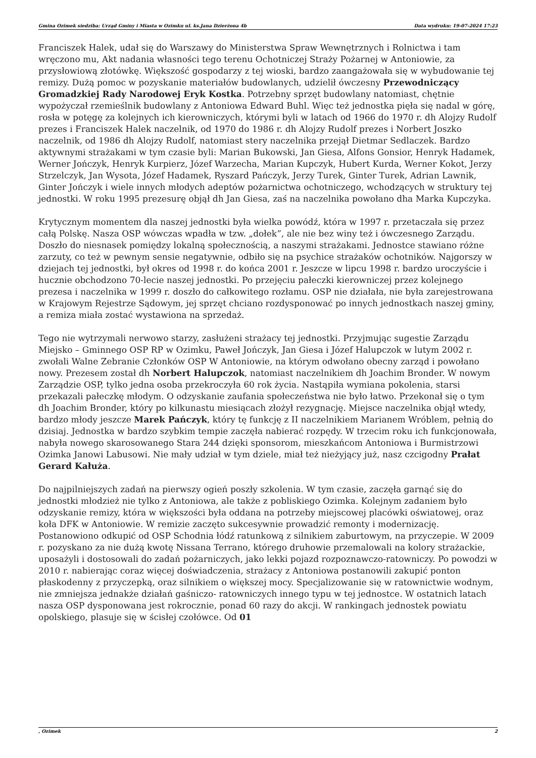Gmina Ozimek siedziba: Urząd Gminy i Miasta w Ozimku ul. ks.Jana Dzierżona 4b Data wydruku: 19-07-2024 17:23
Franciszek Halek, udał się do Warszawy do Ministerstwa Spraw Wewnętrznych i Rolnictwa i tam wręczono mu, Akt nadania własności tego terenu Ochotniczej Straży Pożarnej w Antoniowie, za przysłowiową złotówkę. Większość gospodarzy z tej wioski, bardzo zaangażowała się w wybudowanie tej remizy. Dużą pomoc w pozyskanie materiałów budowlanych, udzielił ówczesny Przewodniczący Gromadzkiej Rady Narodowej Eryk Kostka. Potrzebny sprzęt budowlany natomiast, chętnie wypożyczał rzemieślnik budowlany z Antoniowa Edward Buhl. Więc też jednostka pięła się nadal w górę, rosła w potęgę za kolejnych ich kierowniczych, którymi byli w latach od 1966 do 1970 r. dh Alojzy Rudolf prezes i Franciszek Halek naczelnik, od 1970 do 1986 r. dh Alojzy Rudolf prezes i Norbert Joszko naczelnik, od 1986 dh Alojzy Rudolf, natomiast stery naczelnika przejął Dietmar Sedlaczek. Bardzo aktywnymi strażakami w tym czasie byli: Marian Bukowski, Jan Giesa, Alfons Gonsior, Henryk Hadamek, Werner Jończyk, Henryk Kurpierz, Józef Warzecha, Marian Kupczyk, Hubert Kurda, Werner Kokot, Jerzy Strzelczyk, Jan Wysota, Józef Hadamek, Ryszard Pańczyk, Jerzy Turek, Ginter Turek, Adrian Lawnik, Ginter Jończyk i wiele innych młodych adeptów pożarnictwa ochotniczego, wchodzących w struktury tej jednostki. W roku 1995 prezesurę objął dh Jan Giesa, zaś na naczelnika powołano dha Marka Kupczyka.
Krytycznym momentem dla naszej jednostki była wielka powódź, która w 1997 r. przetaczała się przez całą Polskę. Nasza OSP wówczas wpadła w tzw. „dołek”, ale nie bez winy też i ówczesnego Zarządu. Doszło do niesnasek pomiędzy lokalną społecznością, a naszymi strażakami. Jednostce stawiano różne zarzuty, co też w pewnym sensie negatywnie, odbiło się na psychice strażaków ochotników. Najgorszy w dziejach tej jednostki, był okres od 1998 r. do końca 2001 r. Jeszcze w lipcu 1998 r. bardzo uroczyście i hucznie obchodzono 70-lecie naszej jednostki. Po przejęciu pałeczki kierowniczej przez kolejnego prezesa i naczelnika w 1999 r. doszło do całkowitego rozłamu. OSP nie działała, nie była zarejestrowana w Krajowym Rejestrze Sądowym, jej sprzęt chciano rozdysponować po innych jednostkach naszej gminy, a remiza miała zostać wystawiona na sprzedaż.
Tego nie wytrzymali nerwowo starzy, zasłużeni strażacy tej jednostki. Przyjmując sugestie Zarządu Miejsko – Gminnego OSP RP w Ozimku, Paweł Jończyk, Jan Giesa i Józef Halupczok w lutym 2002 r. zwołali Walne Zebranie Członków OSP W Antoniowie, na którym odwołano obecny zarząd i powołano nowy. Prezesem został dh Norbert Halupczok, natomiast naczelnikiem dh Joachim Bronder. W nowym Zarządzie OSP, tylko jedna osoba przekroczyła 60 rok życia. Nastąpiła wymiana pokolenia, starsi przekazali pałeczkę młodym. O odzyskanie zaufania społeczeństwa nie było łatwo. Przekonał się o tym dh Joachim Bronder, który po kilkunastu miesiącach złożył rezygnację. Miejsce naczelnika objął wtedy, bardzo młody jeszcze Marek Pańczyk, który tę funkcję z II naczelnikiem Marianem Wróblem, pełnią do dzisiaj. Jednostka w bardzo szybkim tempie zaczęła nabierać rozpędy. W trzecim roku ich funkcjonowała, nabyła nowego skarosowanego Stara 244 dzięki sponsorom, mieszkańcom Antoniowa i Burmistrzowi Ozimka Janowi Labusowi. Nie mały udział w tym dziele, miał też nieżyjący już, nasz czcigodny Prałat Gerard Kałuża.
Do najpilniejszych zadań na pierwszy ogień poszły szkolenia. W tym czasie, zaczęła garnąć się do jednostki młodzież nie tylko z Antoniowa, ale także z pobliskiego Ozimka. Kolejnym zadaniem było odzyskanie remizy, która w większości była oddana na potrzeby miejscowej placówki oświatowej, oraz koła DFK w Antoniowie. W remizie zaczęto sukcesywnie prowadzić remonty i modernizację. Postanowiono odkupić od OSP Schodnia łódź ratunkową z silnikiem zaburtowym, na przyczepie. W 2009 r. pozyskano za nie dużą kwotę Nissana Terrano, którego druhowie przemalowali na kolory strażackie, uposażyli i dostosowali do zadań pożarniczych, jako lekki pojazd rozpoznawczo-ratowniczy. Po powodzi w 2010 r. nabierając coraz więcej doświadczenia, strażacy z Antoniowa postanowili zakupić ponton płaskodenny z przyczepką, oraz silnikiem o większej mocy. Specjalizowanie się w ratownictwie wodnym, nie zmniejsza jednakże działań gaśniczo- ratowniczych innego typu w tej jednostce. W ostatnich latach nasza OSP dysponowana jest rokrocznie, ponad 60 razy do akcji. W rankingach jednostek powiatu opolskiego, plasuje się w ścisłej czołówce. Od 01
, Ozimek 2